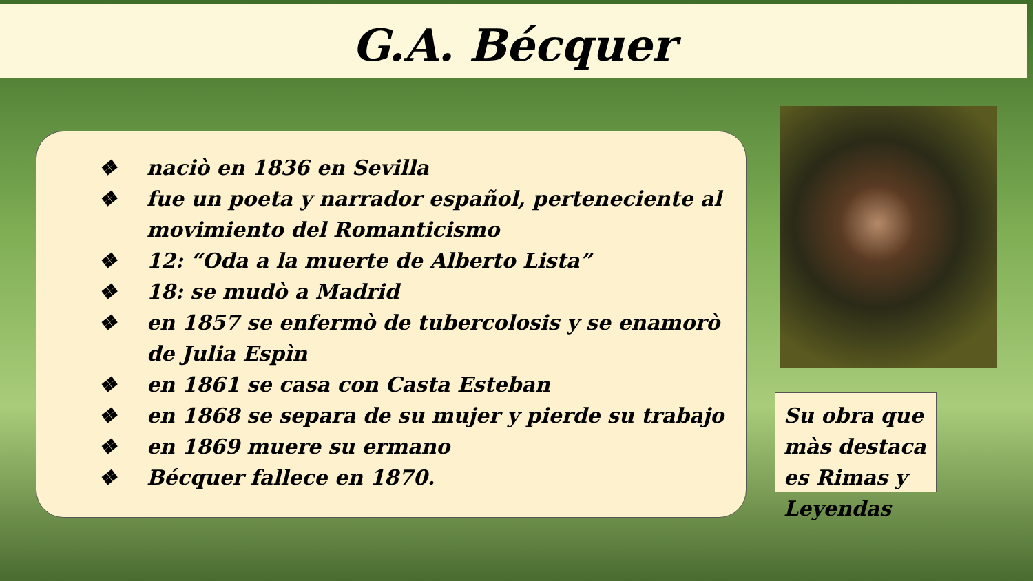G.A. Bécquer
❖ naciò en 1836 en Sevilla
❖ fue un poeta y narrador español, perteneciente al movimiento del Romanticismo
❖ 12: “Oda a la muerte de Alberto Lista”
❖ 18: se mudò a Madrid
❖ en 1857 se enfermò de tubercolosis y se enamorò de Julia Espìn
❖ en 1861 se casa con Casta Esteban
❖ en 1868 se separa de su mujer y pierde su trabajo
❖ en 1869 muere su ermano
❖ Bécquer fallece en 1870.
Su obra que màs destaca es Rimas y Leyendas